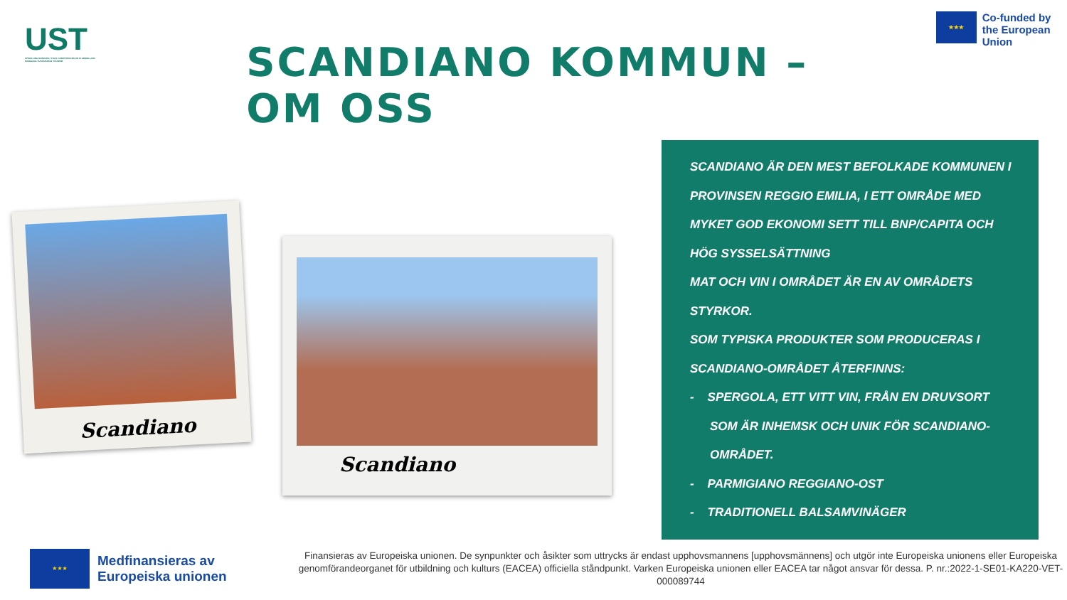UST
UPSKILLING MUNICIPAL STAFF COMPETENCES ON PLANNING AND MANAGING SUSTAINABLE TOURISM
SCANDIANO KOMMUN – OM OSS
★★★
Co-funded by
the European Union
Scandiano
Scandiano
SCANDIANO ÄR DEN MEST BEFOLKADE KOMMUNEN I PROVINSEN REGGIO EMILIA, I ETT OMRÅDE MED MYKET GOD EKONOMI SETT TILL BNP/CAPITA OCH HÖG SYSSELSÄTTNING
MAT OCH VIN I OMRÅDET ÄR EN AV OMRÅDETS STYRKOR.
SOM TYPISKA PRODUKTER SOM PRODUCERAS I SCANDIANO-OMRÅDET ÅTERFINNS:
- SPERGOLA, ETT VITT VIN, FRÅN EN DRUVSORT SOM ÄR INHEMSK OCH UNIK FÖR SCANDIANO-OMRÅDET.
- PARMIGIANO REGGIANO-OST
- TRADITIONELL BALSAMVINÄGER
★★★
Medfinansieras av Europeiska unionen
Finansieras av Europeiska unionen. De synpunkter och åsikter som uttrycks är endast upphovsmannens [upphovsmännens] och utgör inte Europeiska unionens eller Europeiska genomförandeorganet för utbildning och kulturs (EACEA) officiella ståndpunkt. Varken Europeiska unionen eller EACEA tar något ansvar för dessa. P. nr.:2022-1-SE01-KA220-VET-000089744